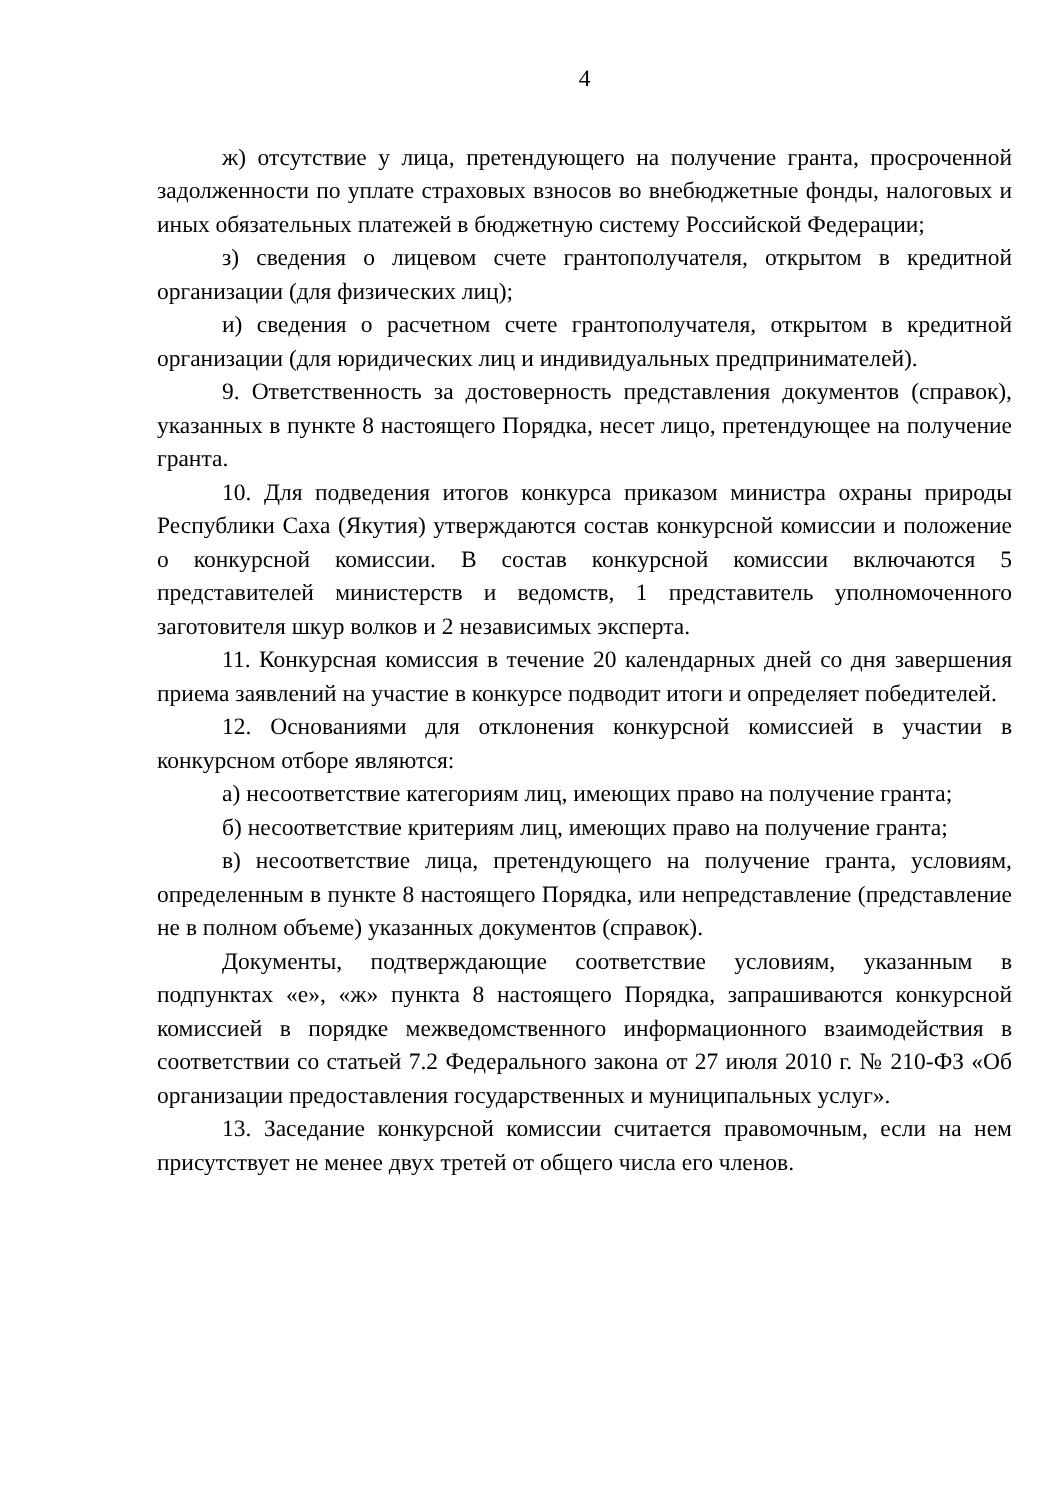4
ж) отсутствие у лица, претендующего на получение гранта, просроченной задолженности по уплате страховых взносов во внебюджетные фонды, налоговых и иных обязательных платежей в бюджетную систему Российской Федерации;
з) сведения о лицевом счете грантополучателя, открытом в кредитной организации (для физических лиц);
и) сведения о расчетном счете грантополучателя, открытом в кредитной организации (для юридических лиц и индивидуальных предпринимателей).
9. Ответственность за достоверность представления документов (справок), указанных в пункте 8 настоящего Порядка, несет лицо, претендующее на получение гранта.
10. Для подведения итогов конкурса приказом министра охраны природы Республики Саха (Якутия) утверждаются состав конкурсной комиссии и положение о конкурсной комиссии. В состав конкурсной комиссии включаются 5 представителей министерств и ведомств, 1 представитель уполномоченного заготовителя шкур волков и 2 независимых эксперта.
11. Конкурсная комиссия в течение 20 календарных дней со дня завершения приема заявлений на участие в конкурсе подводит итоги и определяет победителей.
12. Основаниями для отклонения конкурсной комиссией в участии в конкурсном отборе являются:
а) несоответствие категориям лиц, имеющих право на получение гранта;
б) несоответствие критериям лиц, имеющих право на получение гранта;
в) несоответствие лица, претендующего на получение гранта, условиям, определенным в пункте 8 настоящего Порядка, или непредставление (представление не в полном объеме) указанных документов (справок).
Документы, подтверждающие соответствие условиям, указанным в подпунктах «е», «ж» пункта 8 настоящего Порядка, запрашиваются конкурсной комиссией в порядке межведомственного информационного взаимодействия в соответствии со статьей 7.2 Федерального закона от 27 июля 2010 г. № 210-ФЗ «Об организации предоставления государственных и муниципальных услуг».
13. Заседание конкурсной комиссии считается правомочным, если на нем присутствует не менее двух третей от общего числа его членов.